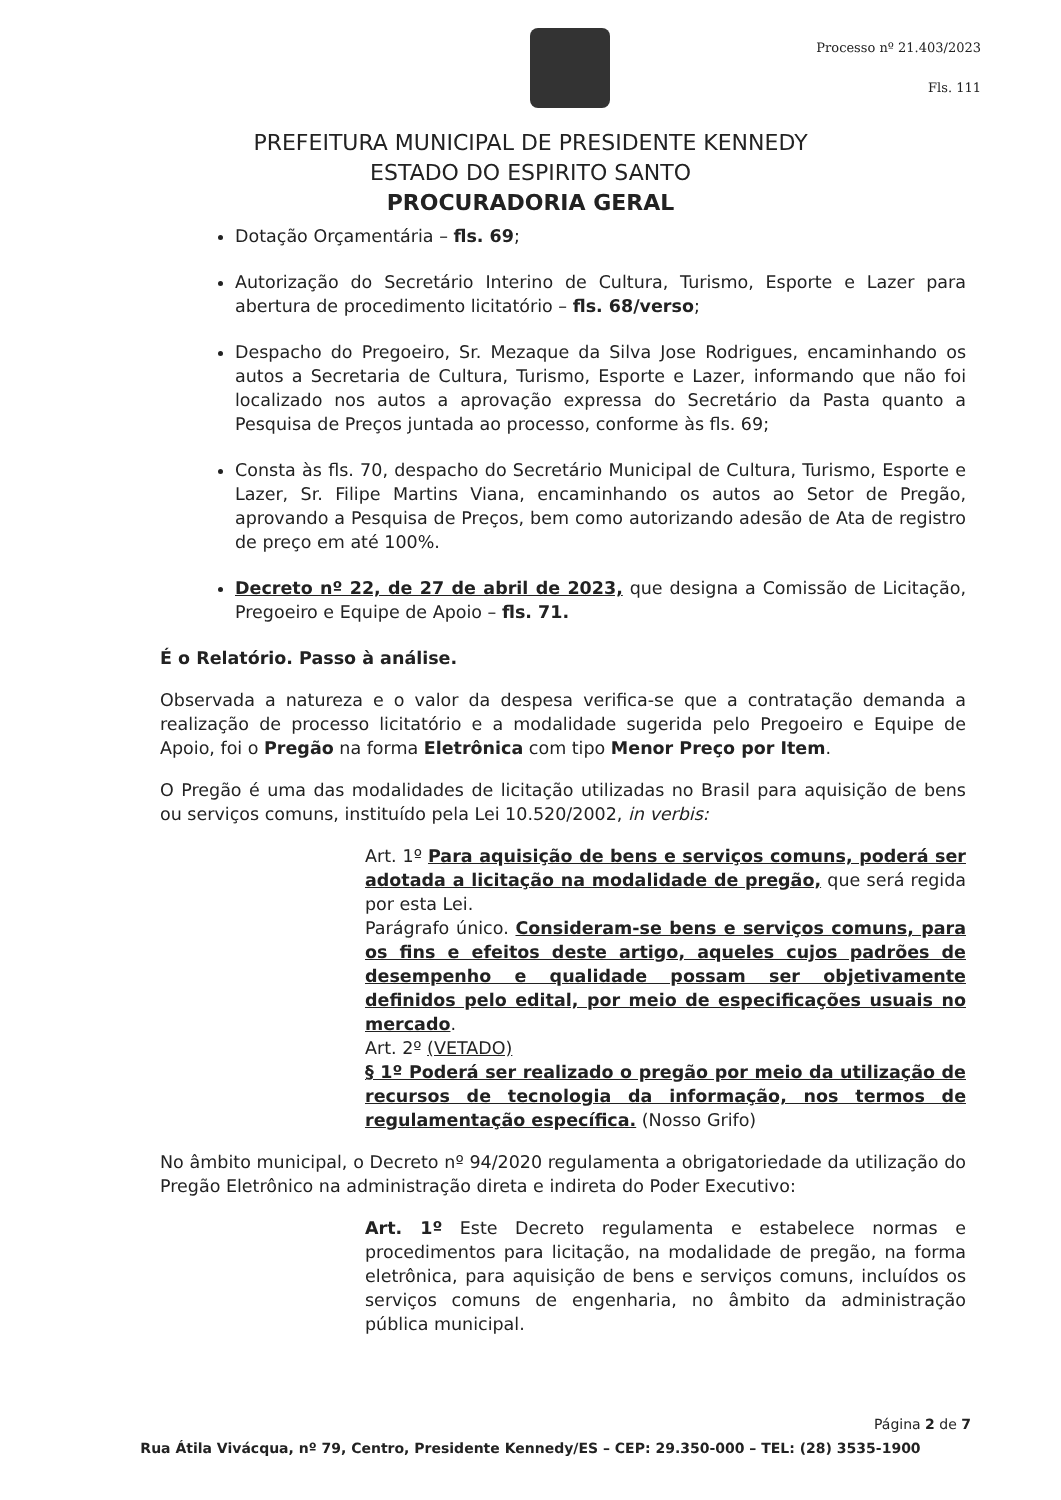Processo nº 21.403/2023
Fls. 111
PREFEITURA MUNICIPAL DE PRESIDENTE KENNEDY
ESTADO DO ESPIRITO SANTO
PROCURADORIA GERAL
Dotação Orçamentária – fls. 69;
Autorização do Secretário Interino de Cultura, Turismo, Esporte e Lazer para abertura de procedimento licitatório – fls. 68/verso;
Despacho do Pregoeiro, Sr. Mezaque da Silva Jose Rodrigues, encaminhando os autos a Secretaria de Cultura, Turismo, Esporte e Lazer, informando que não foi localizado nos autos a aprovação expressa do Secretário da Pasta quanto a Pesquisa de Preços juntada ao processo, conforme às fls. 69;
Consta às fls. 70, despacho do Secretário Municipal de Cultura, Turismo, Esporte e Lazer, Sr. Filipe Martins Viana, encaminhando os autos ao Setor de Pregão, aprovando a Pesquisa de Preços, bem como autorizando adesão de Ata de registro de preço em até 100%.
Decreto nº 22, de 27 de abril de 2023, que designa a Comissão de Licitação, Pregoeiro e Equipe de Apoio – fls. 71.
É o Relatório. Passo à análise.
Observada a natureza e o valor da despesa verifica-se que a contratação demanda a realização de processo licitatório e a modalidade sugerida pelo Pregoeiro e Equipe de Apoio, foi o Pregão na forma Eletrônica com tipo Menor Preço por Item.
O Pregão é uma das modalidades de licitação utilizadas no Brasil para aquisição de bens ou serviços comuns, instituído pela Lei 10.520/2002, in verbis:
Art. 1º Para aquisição de bens e serviços comuns, poderá ser adotada a licitação na modalidade de pregão, que será regida por esta Lei.
Parágrafo único. Consideram-se bens e serviços comuns, para os fins e efeitos deste artigo, aqueles cujos padrões de desempenho e qualidade possam ser objetivamente definidos pelo edital, por meio de especificações usuais no mercado.
Art. 2º (VETADO)
§ 1º Poderá ser realizado o pregão por meio da utilização de recursos de tecnologia da informação, nos termos de regulamentação específica. (Nosso Grifo)
No âmbito municipal, o Decreto nº 94/2020 regulamenta a obrigatoriedade da utilização do Pregão Eletrônico na administração direta e indireta do Poder Executivo:
Art. 1º Este Decreto regulamenta e estabelece normas e procedimentos para licitação, na modalidade de pregão, na forma eletrônica, para aquisição de bens e serviços comuns, incluídos os serviços comuns de engenharia, no âmbito da administração pública municipal.
Página 2 de 7
Rua Átila Vivácqua, nº 79, Centro, Presidente Kennedy/ES – CEP: 29.350-000 – TEL: (28) 3535-1900